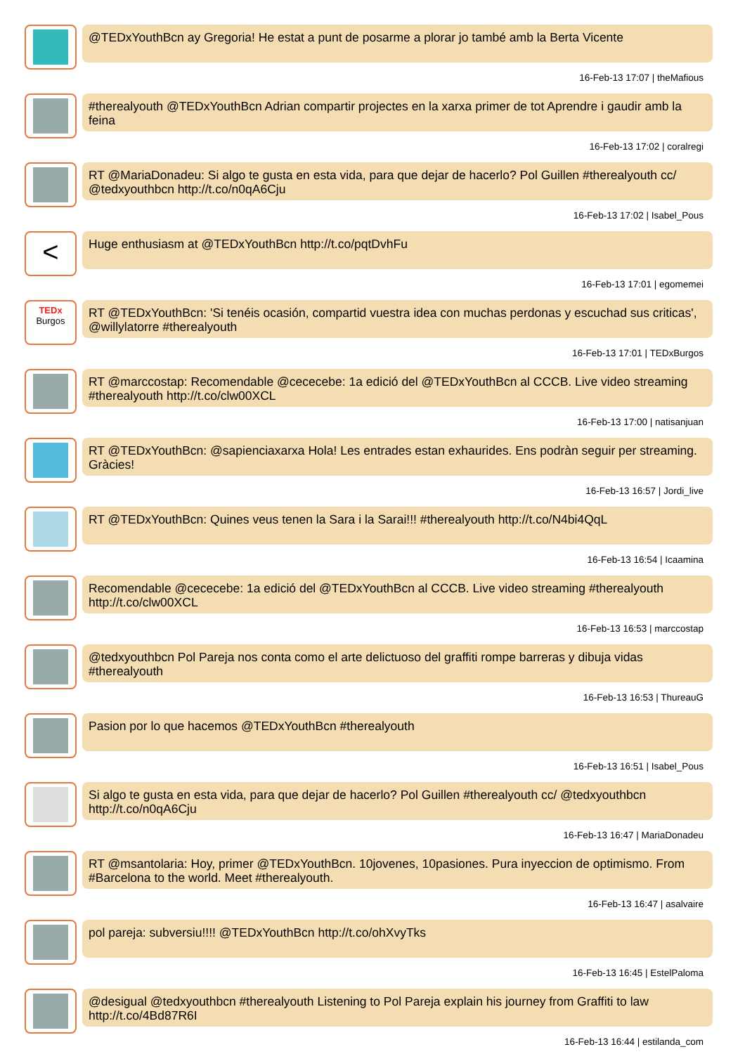@TEDxYouthBcn ay Gregoria! He estat a punt de posarme a plorar jo també amb la Berta Vicente
16-Feb-13 17:07 | theMafious
#therealyouth @TEDxYouthBcn Adrian compartir projectes en la xarxa primer de tot Aprendre i gaudir amb la feina
16-Feb-13 17:02 | coralregi
RT @MariaDonadeu: Si algo te gusta en esta vida, para que dejar de hacerlo? Pol Guillen #therealyouth cc/ @tedxyouthbcn http://t.co/n0qA6Cju
16-Feb-13 17:02 | Isabel_Pous
<
Huge enthusiasm at @TEDxYouthBcn http://t.co/pqtDvhFu
16-Feb-13 17:01 | egomemei
TEDx Burgos
RT @TEDxYouthBcn: 'Si tenéis ocasión, compartid vuestra idea con muchas perdonas y escuchad sus criticas', @willylatorre #therealyouth
16-Feb-13 17:01 | TEDxBurgos
RT @marccostap: Recomendable @cececebe: 1a edició del @TEDxYouthBcn al CCCB. Live video streaming #therealyouth http://t.co/clw00XCL
16-Feb-13 17:00 | natisanjuan
RT @TEDxYouthBcn: @sapienciaxarxa Hola! Les entrades estan exhaurides. Ens podràn seguir per streaming. Gràcies!
16-Feb-13 16:57 | Jordi_live
RT @TEDxYouthBcn: Quines veus tenen la Sara i la Sarai!!! #therealyouth http://t.co/N4bi4QqL
16-Feb-13 16:54 | Icaamina
Recomendable @cececebe: 1a edició del @TEDxYouthBcn al CCCB. Live video streaming #therealyouth http://t.co/clw00XCL
16-Feb-13 16:53 | marccostap
@tedxyouthbcn Pol Pareja nos conta como el arte delictuoso del graffiti rompe barreras y dibuja vidas #therealyouth
16-Feb-13 16:53 | ThureauG
Pasion por lo que hacemos @TEDxYouthBcn #therealyouth
16-Feb-13 16:51 | Isabel_Pous
Si algo te gusta en esta vida, para que dejar de hacerlo? Pol Guillen #therealyouth cc/ @tedxyouthbcn http://t.co/n0qA6Cju
16-Feb-13 16:47 | MariaDonadeu
RT @msantolaria: Hoy, primer @TEDxYouthBcn. 10jovenes, 10pasiones. Pura inyeccion de optimismo. From #Barcelona to the world. Meet #therealyouth.
16-Feb-13 16:47 | asalvaire
pol pareja: subversiu!!!! @TEDxYouthBcn http://t.co/ohXvyTks
16-Feb-13 16:45 | EstelPaloma
@desigual @tedxyouthbcn #therealyouth Listening to Pol Pareja explain his journey from Graffiti to law http://t.co/4Bd87R6I
16-Feb-13 16:44 | estilanda_com